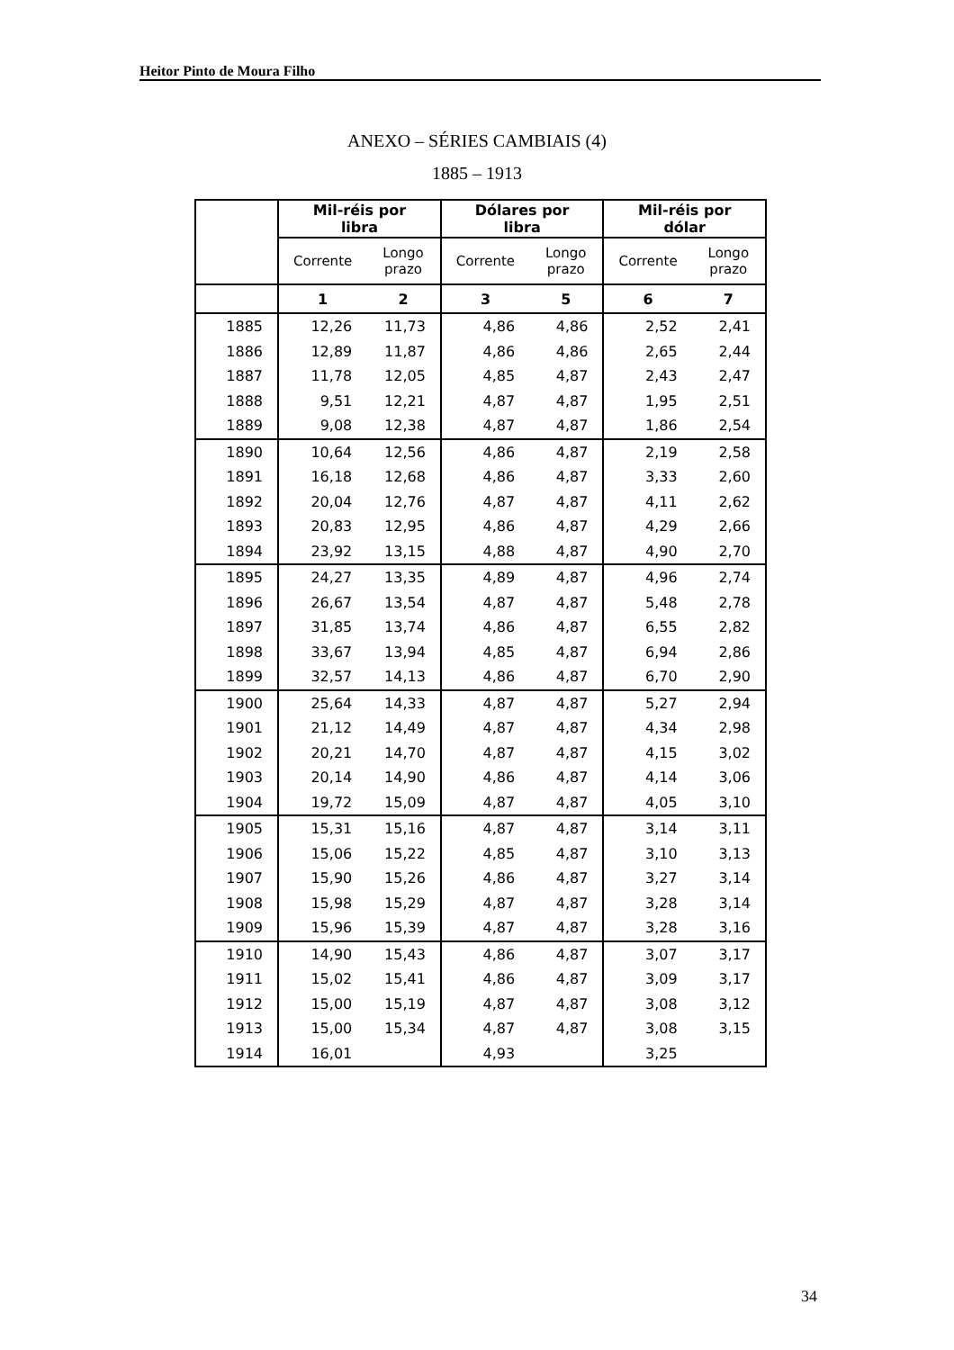Heitor Pinto de Moura Filho
ANEXO – SÉRIES CAMBIAIS (4)
1885 – 1913
| | Mil-réis por libra | | Dólares por libra | | Mil-réis por dólar | |
| --- | --- | --- | --- | --- | --- | --- |
| | Corrente | Longo prazo | Corrente | Longo prazo | Corrente | Longo prazo |
| | 1 | 2 | 3 | 5 | 6 | 7 |
| 1885 | 12,26 | 11,73 | 4,86 | 4,86 | 2,52 | 2,41 |
| 1886 | 12,89 | 11,87 | 4,86 | 4,86 | 2,65 | 2,44 |
| 1887 | 11,78 | 12,05 | 4,85 | 4,87 | 2,43 | 2,47 |
| 1888 | 9,51 | 12,21 | 4,87 | 4,87 | 1,95 | 2,51 |
| 1889 | 9,08 | 12,38 | 4,87 | 4,87 | 1,86 | 2,54 |
| 1890 | 10,64 | 12,56 | 4,86 | 4,87 | 2,19 | 2,58 |
| 1891 | 16,18 | 12,68 | 4,86 | 4,87 | 3,33 | 2,60 |
| 1892 | 20,04 | 12,76 | 4,87 | 4,87 | 4,11 | 2,62 |
| 1893 | 20,83 | 12,95 | 4,86 | 4,87 | 4,29 | 2,66 |
| 1894 | 23,92 | 13,15 | 4,88 | 4,87 | 4,90 | 2,70 |
| 1895 | 24,27 | 13,35 | 4,89 | 4,87 | 4,96 | 2,74 |
| 1896 | 26,67 | 13,54 | 4,87 | 4,87 | 5,48 | 2,78 |
| 1897 | 31,85 | 13,74 | 4,86 | 4,87 | 6,55 | 2,82 |
| 1898 | 33,67 | 13,94 | 4,85 | 4,87 | 6,94 | 2,86 |
| 1899 | 32,57 | 14,13 | 4,86 | 4,87 | 6,70 | 2,90 |
| 1900 | 25,64 | 14,33 | 4,87 | 4,87 | 5,27 | 2,94 |
| 1901 | 21,12 | 14,49 | 4,87 | 4,87 | 4,34 | 2,98 |
| 1902 | 20,21 | 14,70 | 4,87 | 4,87 | 4,15 | 3,02 |
| 1903 | 20,14 | 14,90 | 4,86 | 4,87 | 4,14 | 3,06 |
| 1904 | 19,72 | 15,09 | 4,87 | 4,87 | 4,05 | 3,10 |
| 1905 | 15,31 | 15,16 | 4,87 | 4,87 | 3,14 | 3,11 |
| 1906 | 15,06 | 15,22 | 4,85 | 4,87 | 3,10 | 3,13 |
| 1907 | 15,90 | 15,26 | 4,86 | 4,87 | 3,27 | 3,14 |
| 1908 | 15,98 | 15,29 | 4,87 | 4,87 | 3,28 | 3,14 |
| 1909 | 15,96 | 15,39 | 4,87 | 4,87 | 3,28 | 3,16 |
| 1910 | 14,90 | 15,43 | 4,86 | 4,87 | 3,07 | 3,17 |
| 1911 | 15,02 | 15,41 | 4,86 | 4,87 | 3,09 | 3,17 |
| 1912 | 15,00 | 15,19 | 4,87 | 4,87 | 3,08 | 3,12 |
| 1913 | 15,00 | 15,34 | 4,87 | 4,87 | 3,08 | 3,15 |
| 1914 | 16,01 | | 4,93 | | 3,25 | |
34